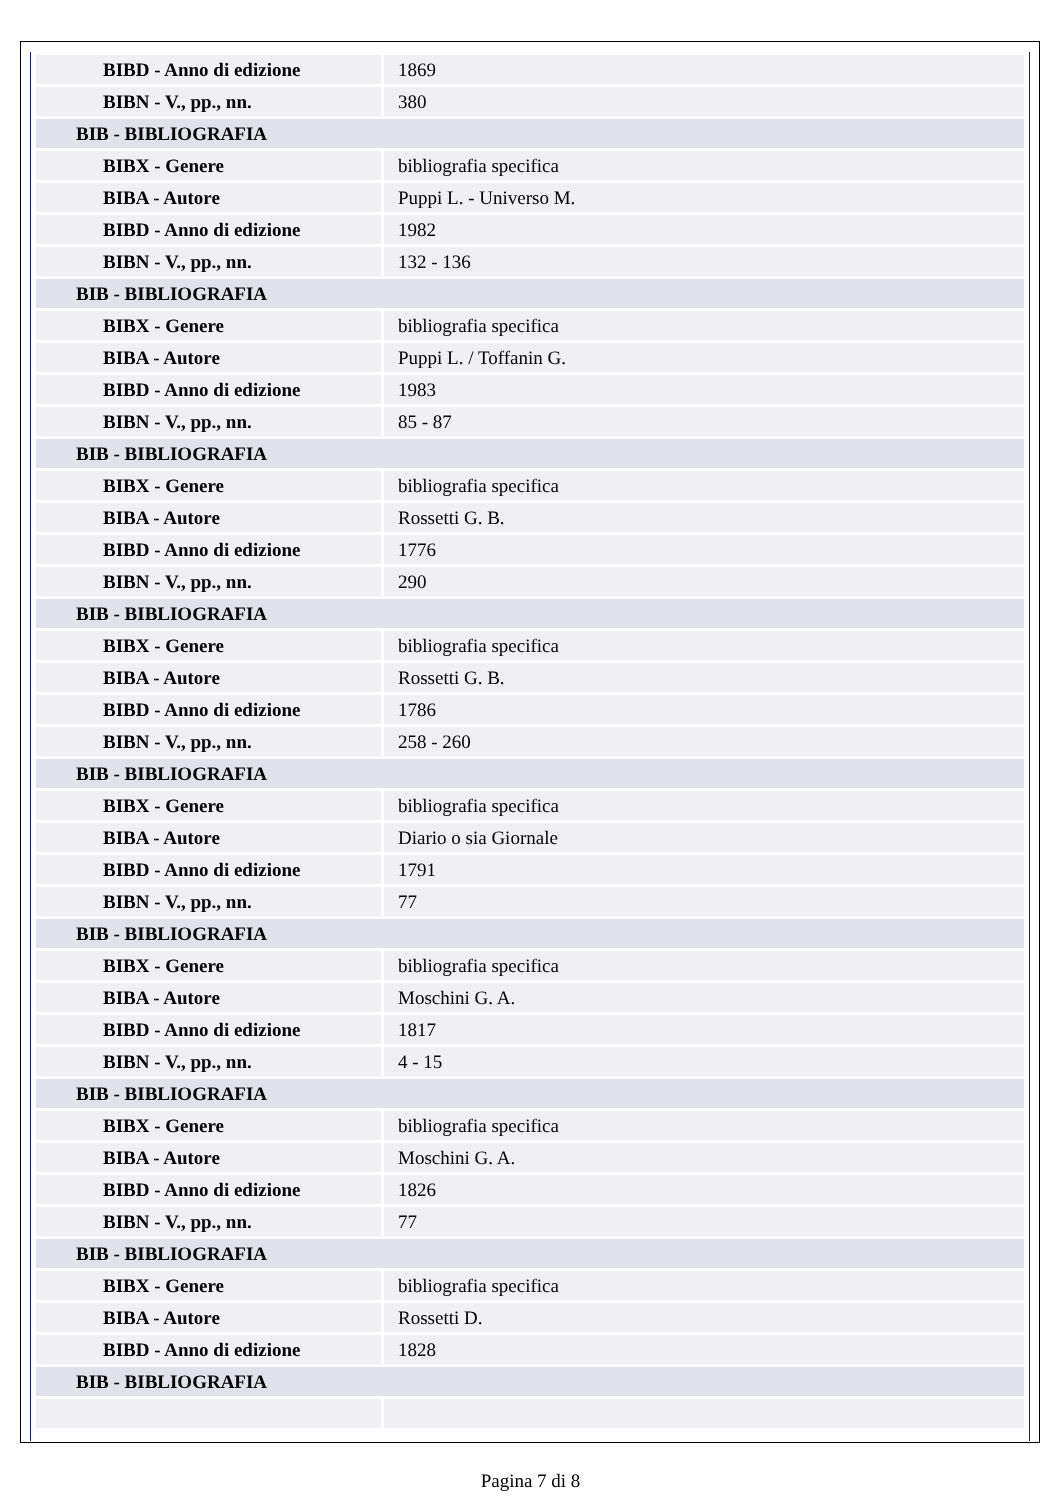| BIBD - Anno di edizione | 1869 |
| BIBN - V., pp., nn. | 380 |
| BIB - BIBLIOGRAFIA | |
| BIBX - Genere | bibliografia specifica |
| BIBA - Autore | Puppi L. - Universo M. |
| BIBD - Anno di edizione | 1982 |
| BIBN - V., pp., nn. | 132 - 136 |
| BIB - BIBLIOGRAFIA | |
| BIBX - Genere | bibliografia specifica |
| BIBA - Autore | Puppi L. / Toffanin G. |
| BIBD - Anno di edizione | 1983 |
| BIBN - V., pp., nn. | 85 - 87 |
| BIB - BIBLIOGRAFIA | |
| BIBX - Genere | bibliografia specifica |
| BIBA - Autore | Rossetti G. B. |
| BIBD - Anno di edizione | 1776 |
| BIBN - V., pp., nn. | 290 |
| BIB - BIBLIOGRAFIA | |
| BIBX - Genere | bibliografia specifica |
| BIBA - Autore | Rossetti G. B. |
| BIBD - Anno di edizione | 1786 |
| BIBN - V., pp., nn. | 258 - 260 |
| BIB - BIBLIOGRAFIA | |
| BIBX - Genere | bibliografia specifica |
| BIBA - Autore | Diario o sia Giornale |
| BIBD - Anno di edizione | 1791 |
| BIBN - V., pp., nn. | 77 |
| BIB - BIBLIOGRAFIA | |
| BIBX - Genere | bibliografia specifica |
| BIBA - Autore | Moschini G. A. |
| BIBD - Anno di edizione | 1817 |
| BIBN - V., pp., nn. | 4 - 15 |
| BIB - BIBLIOGRAFIA | |
| BIBX - Genere | bibliografia specifica |
| BIBA - Autore | Moschini G. A. |
| BIBD - Anno di edizione | 1826 |
| BIBN - V., pp., nn. | 77 |
| BIB - BIBLIOGRAFIA | |
| BIBX - Genere | bibliografia specifica |
| BIBA - Autore | Rossetti D. |
| BIBD - Anno di edizione | 1828 |
| BIB - BIBLIOGRAFIA | |
Pagina 7 di 8